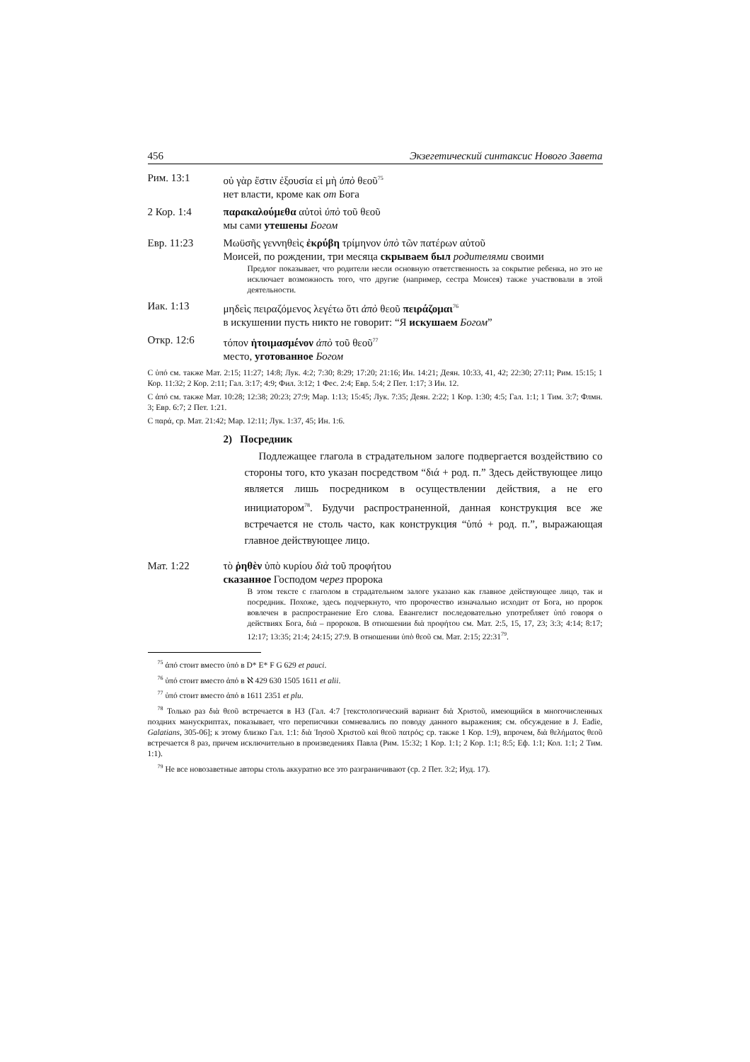456 Экзегетический синтаксис Нового Завета
Рим. 13:1 οὐ γὰρ ἔστιν ἐξουσία εἰ μὴ ὑπὸ θεοῦ<sup>75</sup>
нет власти, кроме как от Бога
2 Кор. 1:4 παρακαλούμεθα αὐτοὶ ὑπὸ τοῦ θεοῦ
мы сами утешены Богом
Евр. 11:23 Μωϋσῆς γεννηθεὶς ἐκρύβη τρίμηνον ὑπὸ τῶν πατέρων αὐτοῦ
Моисей, по рождении, три месяца скрываем был родителями своими
Предлог показывает, что родители несли основную ответственность за сокрытие ребенка, но это не исключает возможность того, что другие (например, сестра Моисея) также участвовали в этой деятельности.
Иак. 1:13 μηδεὶς πειραζόμενος λεγέτω ὅτι ἀπὸ θεοῦ πειράζομαι<sup>76</sup>
в искушении пусть никто не говорит: “Я искушаем Богом”
Откр. 12:6 τόπον ἡτοιμασμένον ἀπὸ τοῦ θεοῦ<sup>77</sup>
место, уготованное Богом
С ὑπό см. также Мат. 2:15; 11:27; 14:8; Лук. 4:2; 7:30; 8:29; 17:20; 21:16; Ин. 14:21; Деян. 10:33, 41, 42; 22:30; 27:11; Рим. 15:15; 1 Кор. 11:32; 2 Кор. 2:11; Гал. 3:17; 4:9; Фил. 3:12; 1 Фес. 2:4; Евр. 5:4; 2 Пет. 1:17; 3 Ин. 12.
С ἀπό см. также Мат. 10:28; 12:38; 20:23; 27:9; Мар. 1:13; 15:45; Лук. 7:35; Деян. 2:22; 1 Кор. 1:30; 4:5; Гал. 1:1; 1 Тим. 3:7; Флмн. 3; Евр. 6:7; 2 Пет. 1:21.
С παρά, ср. Мат. 21:42; Мар. 12:11; Лук. 1:37, 45; Ин. 1:6.
2) Посредник
Подлежащее глагола в страдательном залоге подвергается воздействию со стороны того, кто указан посредством “διά + род. п.” Здесь действующее лицо является лишь посредником в осуществлении действия, а не его инициатором<sup>78</sup>. Будучи распространенной, данная конструкция все же встречается не столь часто, как конструкция “ὑπό + род. п.”, выражающая главное действующее лицо.
Мат. 1:22 τὸ ῥηθὲν ὑπὸ κυρίου διὰ τοῦ προφήτου
сказанное Господом через пророка
В этом тексте с глаголом в страдательном залоге указано как главное действующее лицо, так и посредник. Похоже, здесь подчеркнуто, что пророчество изначально исходит от Бога, но пророк вовлечен в распространение Его слова. Евангелист последовательно употребляет ὑπό говоря о действиях Бога, διά – пророков. В отношении διὰ προφήτου см. Мат. 2:5, 15, 17, 23; 3:3; 4:14; 8:17; 12:17; 13:35; 21:4; 24:15; 27:9. В отношении ὑπὸ θεοῦ см. Мат. 2:15; 22:31<sup>79</sup>.
<sup>75</sup> ἀπό стоит вместо ὑπό в D* E* F G 629 et pauci.
<sup>76</sup> ὑπό стоит вместо ἀπό в ℵ 429 630 1505 1611 et alii.
<sup>77</sup> ὑπό стоит вместо ἀπό в 1611 2351 et plu.
<sup>78</sup> Только раз διὰ θεοῦ встречается в НЗ (Гал. 4:7 [текстологический вариант διὰ Χριστοῦ, имеющийся в многочисленных поздних манускриптах, показывает, что переписчики сомневались по поводу данного выражения; см. обсуждение в J. Eadie, Galatians, 305-06]; к этому близко Гал. 1:1: διὰ Ἰησοῦ Χριστοῦ καὶ θεοῦ πατρός; ср. также 1 Кор. 1:9), впрочем, διὰ θελήματος θεοῦ встречается 8 раз, причем исключительно в произведениях Павла (Рим. 15:32; 1 Кор. 1:1; 2 Кор. 1:1; 8:5; Еф. 1:1; Кол. 1:1; 2 Тим. 1:1).
<sup>79</sup> Не все новозаветные авторы столь аккуратно все это разграничивают (ср. 2 Пет. 3:2; Иуд. 17).